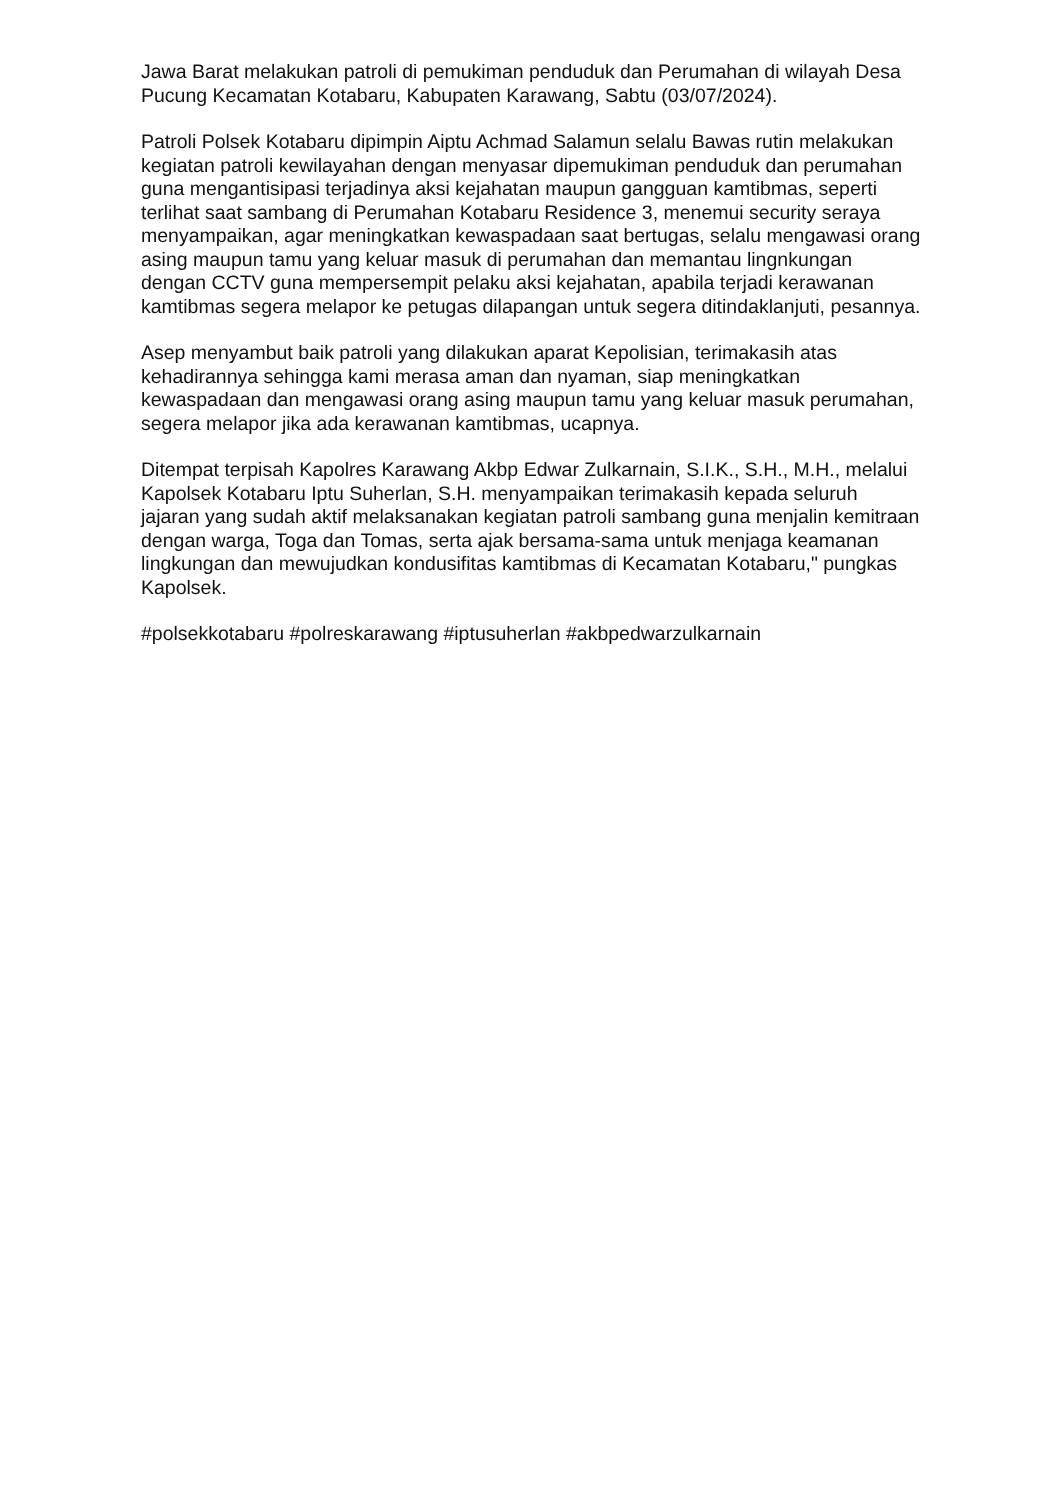Jawa Barat melakukan patroli di pemukiman penduduk dan Perumahan di wilayah Desa Pucung Kecamatan Kotabaru, Kabupaten Karawang, Sabtu (03/07/2024).
Patroli Polsek Kotabaru dipimpin Aiptu Achmad Salamun selalu Bawas rutin melakukan kegiatan patroli kewilayahan dengan menyasar dipemukiman penduduk dan perumahan guna mengantisipasi terjadinya aksi kejahatan maupun gangguan kamtibmas, seperti terlihat saat sambang di Perumahan Kotabaru Residence 3, menemui security seraya menyampaikan, agar meningkatkan kewaspadaan saat bertugas, selalu mengawasi orang asing maupun tamu yang keluar masuk di perumahan dan memantau lingnkungan dengan CCTV guna mempersempit pelaku aksi kejahatan, apabila terjadi kerawanan kamtibmas segera melapor ke petugas dilapangan untuk segera ditindaklanjuti, pesannya.
Asep menyambut baik patroli yang dilakukan aparat Kepolisian, terimakasih atas kehadirannya sehingga kami merasa aman dan nyaman, siap meningkatkan kewaspadaan dan mengawasi orang asing maupun tamu yang keluar masuk perumahan, segera melapor jika ada kerawanan kamtibmas, ucapnya.
Ditempat terpisah Kapolres Karawang Akbp Edwar Zulkarnain, S.I.K., S.H., M.H., melalui Kapolsek Kotabaru Iptu Suherlan, S.H. menyampaikan terimakasih kepada seluruh jajaran yang sudah aktif melaksanakan kegiatan patroli sambang guna menjalin kemitraan dengan warga, Toga dan Tomas, serta ajak bersama-sama untuk menjaga keamanan lingkungan dan mewujudkan kondusifitas kamtibmas di Kecamatan Kotabaru," pungkas Kapolsek.
#polsekkotabaru #polreskarawang #iptusuherlan #akbpedwarzulkarnain